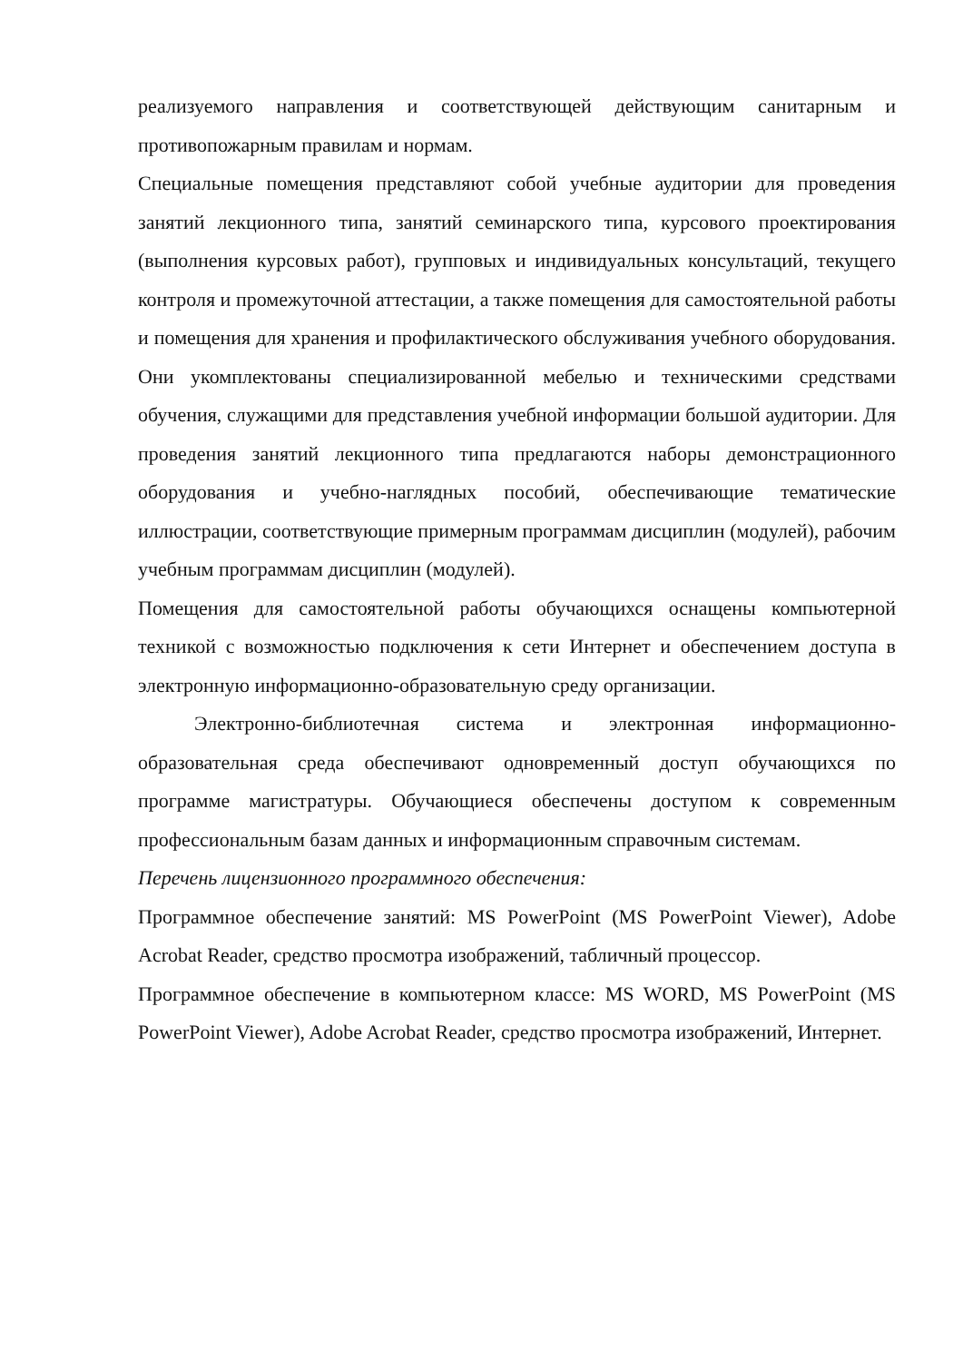реализуемого направления и соответствующей действующим санитарным и противопожарным правилам и нормам.
Специальные помещения представляют собой учебные аудитории для проведения занятий лекционного типа, занятий семинарского типа, курсового проектирования (выполнения курсовых работ), групповых и индивидуальных консультаций, текущего контроля и промежуточной аттестации, а также помещения для самостоятельной работы и помещения для хранения и профилактического обслуживания учебного оборудования. Они укомплектованы специализированной мебелью и техническими средствами обучения, служащими для представления учебной информации большой аудитории. Для проведения занятий лекционного типа предлагаются наборы демонстрационного оборудования и учебно-наглядных пособий, обеспечивающие тематические иллюстрации, соответствующие примерным программам дисциплин (модулей), рабочим учебным программам дисциплин (модулей).
Помещения для самостоятельной работы обучающихся оснащены компьютерной техникой с возможностью подключения к сети Интернет и обеспечением доступа в электронную информационно-образовательную среду организации.
Электронно-библиотечная система и электронная информационно-образовательная среда обеспечивают одновременный доступ обучающихся по программе магистратуры. Обучающиеся обеспечены доступом к современным профессиональным базам данных и информационным справочным системам.
Перечень лицензионного программного обеспечения:
Программное обеспечение занятий: MS PowerPoint (MS PowerPoint Viewer), Adobe Acrobat Reader, средство просмотра изображений, табличный процессор.
Программное обеспечение в компьютерном классе: MS WORD, MS PowerPoint (MS PowerPoint Viewer), Adobe Acrobat Reader, средство просмотра изображений, Интернет.